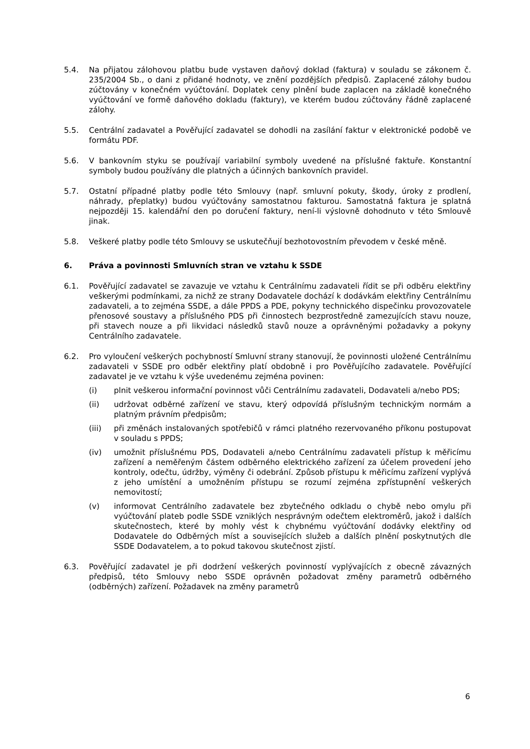5.4. Na přijatou zálohovou platbu bude vystaven daňový doklad (faktura) v souladu se zákonem č. 235/2004 Sb., o dani z přidané hodnoty, ve znění pozdějších předpisů. Zaplacené zálohy budou zúčtovány v konečném vyúčtování. Doplatek ceny plnění bude zaplacen na základě konečného vyúčtování ve formě daňového dokladu (faktury), ve kterém budou zúčtovány řádně zaplacené zálohy.
5.5. Centrální zadavatel a Pověřující zadavatel se dohodli na zasílání faktur v elektronické podobě ve formátu PDF.
5.6. V bankovním styku se používají variabilní symboly uvedené na příslušné faktuře. Konstantní symboly budou používány dle platných a účinných bankovních pravidel.
5.7. Ostatní případné platby podle této Smlouvy (např. smluvní pokuty, škody, úroky z prodlení, náhrady, přeplatky) budou vyúčtovány samostatnou fakturou. Samostatná faktura je splatná nejpozději 15. kalendářní den po doručení faktury, není-li výslovně dohodnuto v této Smlouvě jinak.
5.8. Veškeré platby podle této Smlouvy se uskutečňují bezhotovostním převodem v české měně.
6. Práva a povinnosti Smluvních stran ve vztahu k SSDE
6.1. Pověřující zadavatel se zavazuje ve vztahu k Centrálnímu zadavateli řídit se při odběru elektřiny veškerými podmínkami, za nichž ze strany Dodavatele dochází k dodávkám elektřiny Centrálnímu zadavateli, a to zejména SSDE, a dále PPDS a PDE, pokyny technického dispečinku provozovatele přenosové soustavy a příslušného PDS při činnostech bezprostředně zamezujících stavu nouze, při stavech nouze a při likvidaci následků stavů nouze a oprávněnými požadavky a pokyny Centrálního zadavatele.
6.2. Pro vyloučení veškerých pochybností Smluvní strany stanovují, že povinnosti uložené Centrálnímu zadavateli v SSDE pro odběr elektřiny platí obdobně i pro Pověřujícího zadavatele. Pověřující zadavatel je ve vztahu k výše uvedenému zejména povinen:
(i) plnit veškerou informační povinnost vůči Centrálnímu zadavateli, Dodavateli a/nebo PDS;
(ii) udržovat odběrné zařízení ve stavu, který odpovídá příslušným technickým normám a platným právním předpisům;
(iii) při změnách instalovaných spotřebičů v rámci platného rezervovaného příkonu postupovat v souladu s PPDS;
(iv) umožnit příslušnému PDS, Dodavateli a/nebo Centrálnímu zadavateli přístup k měřicímu zařízení a neměřeným částem odběrného elektrického zařízení za účelem provedení jeho kontroly, odečtu, údržby, výměny či odebrání. Způsob přístupu k měřicímu zařízení vyplývá z jeho umístění a umožněním přístupu se rozumí zejména zpřístupnění veškerých nemovitostí;
(v) informovat Centrálního zadavatele bez zbytečného odkladu o chybě nebo omylu při vyúčtování plateb podle SSDE vzniklých nesprávným odečtem elektroměrů, jakož i dalších skutečnostech, které by mohly vést k chybnému vyúčtování dodávky elektřiny od Dodavatele do Odběrných míst a souvisejících služeb a dalších plnění poskytnutých dle SSDE Dodavatelem, a to pokud takovou skutečnost zjistí.
6.3. Pověřující zadavatel je při dodržení veškerých povinností vyplývajících z obecně závazných předpisů, této Smlouvy nebo SSDE oprávněn požadovat změny parametrů odběrného (odběrných) zařízení. Požadavek na změny parametrů
6